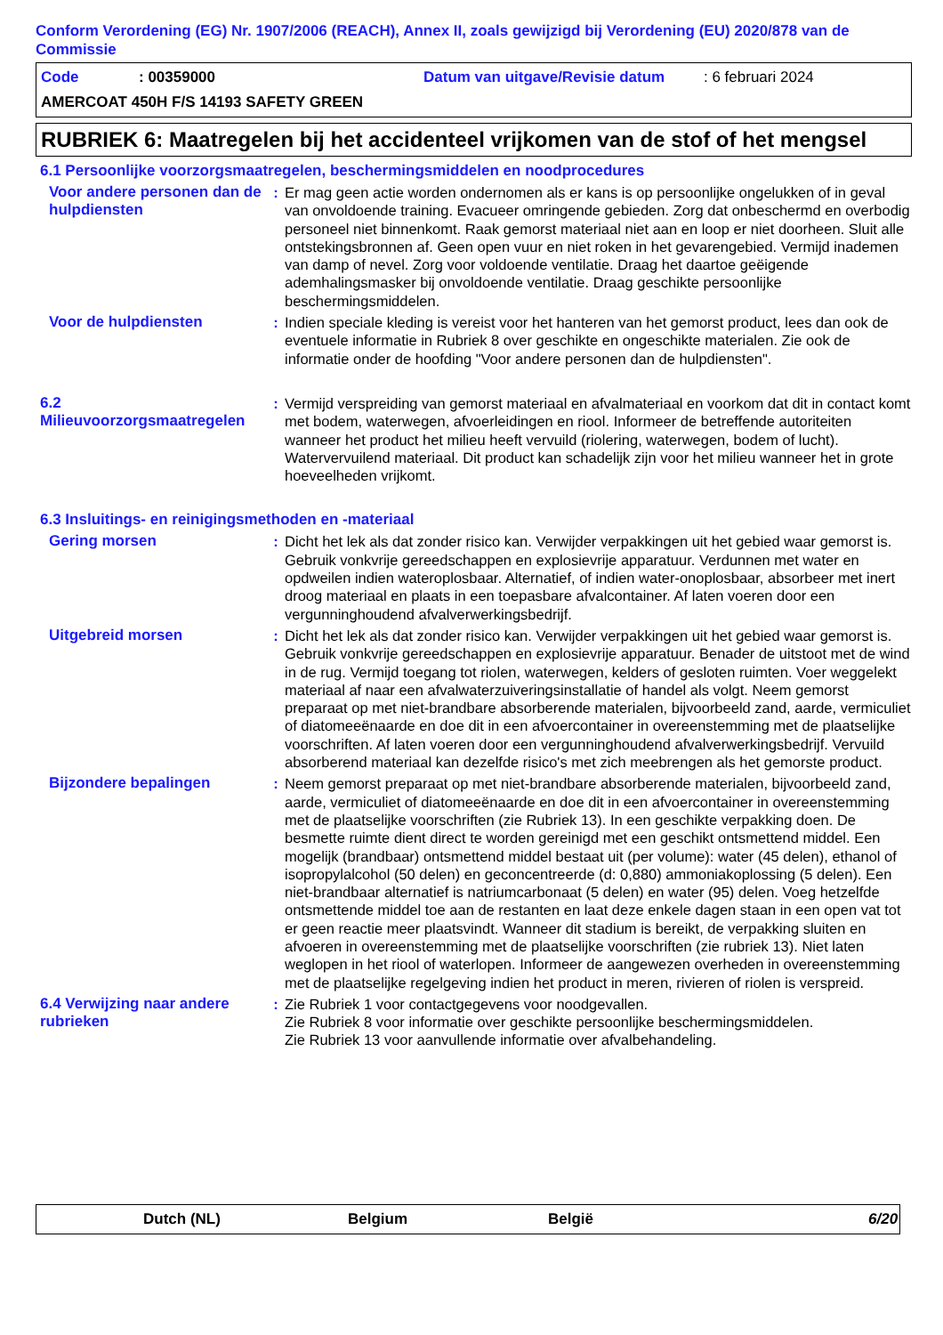Conform Verordening (EG) Nr. 1907/2006 (REACH), Annex II, zoals gewijzigd bij Verordening (EU) 2020/878 van de Commissie
Code: 00359000 Datum van uitgave/Revisie datum: 6 februari 2024
AMERCOAT 450H F/S 14193 SAFETY GREEN
RUBRIEK 6: Maatregelen bij het accidenteel vrijkomen van de stof of het mengsel
6.1 Persoonlijke voorzorgsmaatregelen, beschermingsmiddelen en noodprocedures
Voor andere personen dan de hulpdiensten
: Er mag geen actie worden ondernomen als er kans is op persoonlijke ongelukken of in geval van onvoldoende training. Evacueer omringende gebieden. Zorg dat onbeschermd en overbodig personeel niet binnenkomt. Raak gemorst materiaal niet aan en loop er niet doorheen. Sluit alle ontstekingsbronnen af. Geen open vuur en niet roken in het gevarengebied. Vermijd inademen van damp of nevel. Zorg voor voldoende ventilatie. Draag het daartoe geëigende ademhalingsmasker bij onvoldoende ventilatie. Draag geschikte persoonlijke beschermingsmiddelen.
Voor de hulpdiensten : Indien speciale kleding is vereist voor het hanteren van het gemorst product, lees dan ook de eventuele informatie in Rubriek 8 over geschikte en ongeschikte materialen. Zie ook de informatie onder de hoofding "Voor andere personen dan de hulpdiensten".
6.2 Milieuvoorzorgsmaatregelen
: Vermijd verspreiding van gemorst materiaal en afvalmateriaal en voorkom dat dit in contact komt met bodem, waterwegen, afvoerleidingen en riool. Informeer de betreffende autoriteiten wanneer het product het milieu heeft vervuild (riolering, waterwegen, bodem of lucht). Watervervuilend materiaal. Dit product kan schadelijk zijn voor het milieu wanneer het in grote hoeveelheden vrijkomt.
6.3 Insluitings- en reinigingsmethoden en -materiaal
Gering morsen : Dicht het lek als dat zonder risico kan. Verwijder verpakkingen uit het gebied waar gemorst is. Gebruik vonkvrije gereedschappen en explosievrije apparatuur. Verdunnen met water en opdweilen indien wateroplosbaar. Alternatief, of indien water-onoplosbaar, absorbeer met inert droog materiaal en plaats in een toepasbare afvalcontainer. Af laten voeren door een vergunninghoudend afvalverwerkingsbedrijf.
Uitgebreid morsen : Dicht het lek als dat zonder risico kan. Verwijder verpakkingen uit het gebied waar gemorst is. Gebruik vonkvrije gereedschappen en explosievrije apparatuur. Benader de uitstoot met de wind in de rug. Vermijd toegang tot riolen, waterwegen, kelders of gesloten ruimten. Voer weggelekt materiaal af naar een afvalwaterzuiveringsinstallatie of handel als volgt. Neem gemorst preparaat op met niet-brandbare absorberende materialen, bijvoorbeeld zand, aarde, vermiculiet of diatomeeënaarde en doe dit in een afvoercontainer in overeenstemming met de plaatselijke voorschriften. Af laten voeren door een vergunninghoudend afvalverwerkingsbedrijf. Vervuild absorberend materiaal kan dezelfde risico's met zich meebrengen als het gemorste product.
Bijzondere bepalingen : Neem gemorst preparaat op met niet-brandbare absorberende materialen, bijvoorbeeld zand, aarde, vermiculiet of diatomeeënaarde en doe dit in een afvoercontainer in overeenstemming met de plaatselijke voorschriften (zie Rubriek 13). In een geschikte verpakking doen. De besmette ruimte dient direct te worden gereinigd met een geschikt ontsmettend middel. Een mogelijk (brandbaar) ontsmettend middel bestaat uit (per volume): water (45 delen), ethanol of isopropylalcohol (50 delen) en geconcentreerde (d: 0,880) ammoniakoplossing (5 delen). Een niet-brandbaar alternatief is natriumcarbonaat (5 delen) en water (95) delen. Voeg hetzelfde ontsmettende middel toe aan de restanten en laat deze enkele dagen staan in een open vat tot er geen reactie meer plaatsvindt. Wanneer dit stadium is bereikt, de verpakking sluiten en afvoeren in overeenstemming met de plaatselijke voorschriften (zie rubriek 13). Niet laten weglopen in het riool of waterlopen. Informeer de aangewezen overheden in overeenstemming met de plaatselijke regelgeving indien het product in meren, rivieren of riolen is verspreid.
6.4 Verwijzing naar andere rubrieken
: Zie Rubriek 1 voor contactgegevens voor noodgevallen.
Zie Rubriek 8 voor informatie over geschikte persoonlijke beschermingsmiddelen.
Zie Rubriek 13 voor aanvullende informatie over afvalbehandeling.
Dutch (NL) Belgium België 6/20